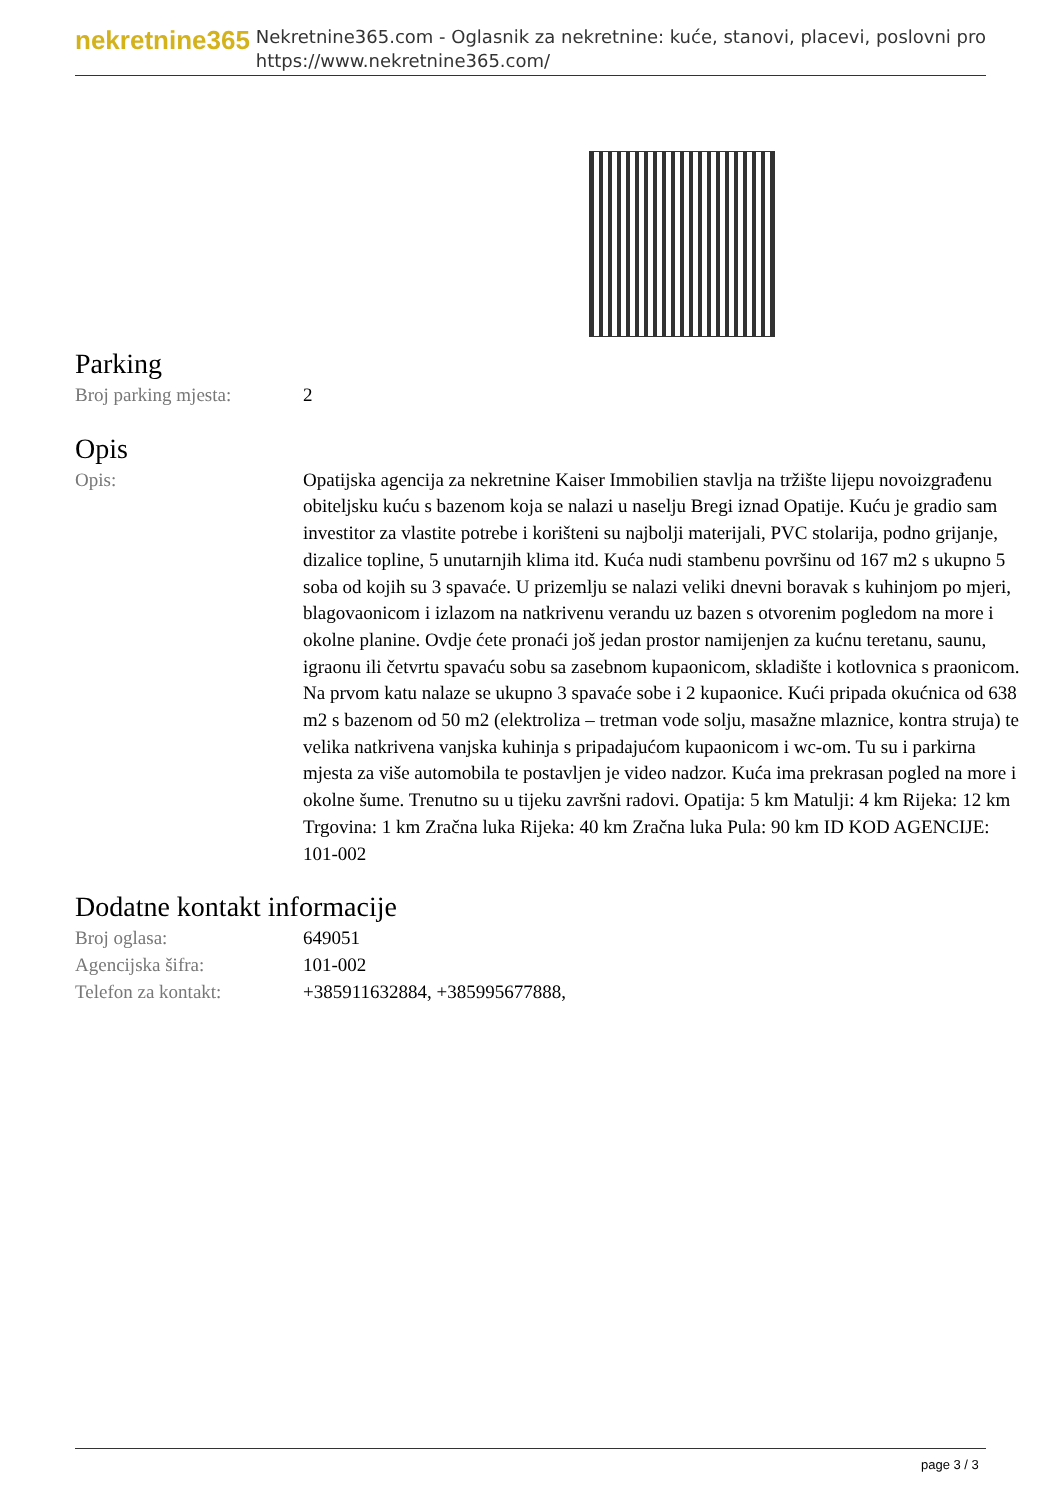nekretnine365
Nekretnine365.com - Oglasnik za nekretnine: kuće, stanovi, placevi, poslovni pro
https://www.nekretnine365.com/
Parking
| Broj parking mjesta: | 2 |
Opis
| Opis: | Opatijska agencija za nekretnine Kaiser Immobilien stavlja na tržište lijepu novoizgrađenu obiteljsku kuću s bazenom koja se nalazi u naselju Bregi iznad Opatije. Kuću je gradio sam investitor za vlastite potrebe i korišteni su najbolji materijali, PVC stolarija, podno grijanje, dizalice topline, 5 unutarnjih klima itd. Kuća nudi stambenu površinu od 167 m2 s ukupno 5 soba od kojih su 3 spavaće. U prizemlju se nalazi veliki dnevni boravak s kuhinjom po mjeri, blagovaonicom i izlazom na natkrivenu verandu uz bazen s otvorenim pogledom na more i okolne planine. Ovdje ćete pronaći još jedan prostor namijenjen za kućnu teretanu, saunu, igraonu ili četvrtu spavaću sobu sa zasebnom kupaonicom, skladište i kotlovnica s praonicom. Na prvom katu nalaze se ukupno 3 spavaće sobe i 2 kupaonice. Kući pripada okućnica od 638 m2 s bazenom od 50 m2 (elektroliza – tretman vode solju, masažne mlaznice, kontra struja) te velika natkrivena vanjska kuhinja s pripadajućom kupaonicom i wc-om. Tu su i parkirna mjesta za više automobila te postavljen je video nadzor. Kuća ima prekrasan pogled na more i okolne šume. Trenutno su u tijeku završni radovi. Opatija: 5 km Matulji: 4 km Rijeka: 12 km Trgovina: 1 km Zračna luka Rijeka: 40 km Zračna luka Pula: 90 km ID KOD AGENCIJE: 101-002 |
Dodatne kontakt informacije
| Broj oglasa: | 649051 |
| Agencijska šifra: | 101-002 |
| Telefon za kontakt: | +385911632884, +385995677888, |
page 3 / 3